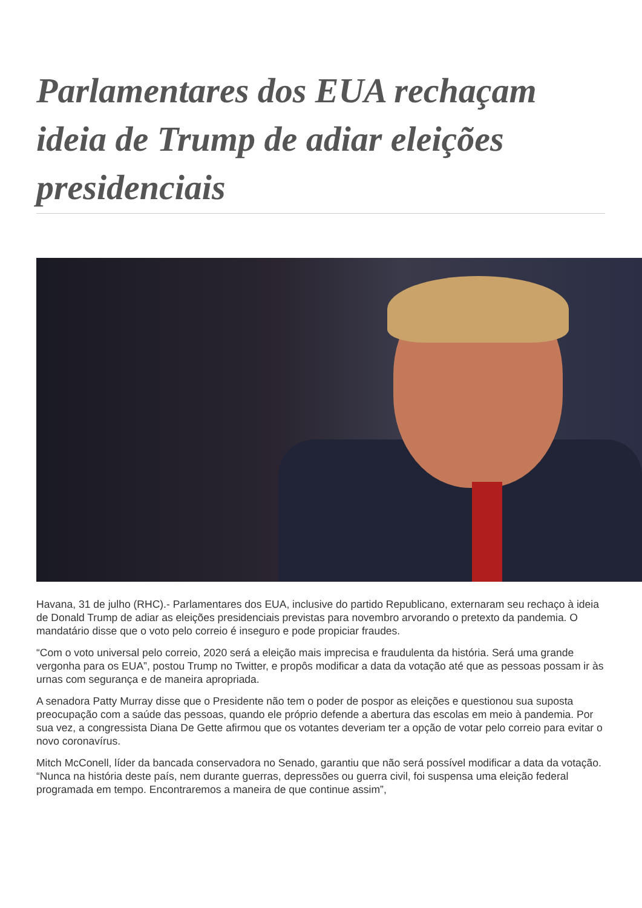Parlamentares dos EUA rechaçam ideia de Trump de adiar eleições presidenciais
Havana, 31 de julho (RHC).- Parlamentares dos EUA, inclusive do partido Republicano, externaram seu rechaço à ideia de Donald Trump de adiar as eleições presidenciais previstas para novembro arvorando o pretexto da pandemia. O mandatário disse que o voto pelo correio é inseguro e pode propiciar fraudes.
“Com o voto universal pelo correio, 2020 será a eleição mais imprecisa e fraudulenta da história. Será uma grande vergonha para os EUA”, postou Trump no Twitter, e propôs modificar a data da votação até que as pessoas possam ir às urnas com segurança e de maneira apropriada.
A senadora Patty Murray disse que o Presidente não tem o poder de pospor as eleições e questionou sua suposta preocupação com a saúde das pessoas, quando ele próprio defende a abertura das escolas em meio à pandemia. Por sua vez, a congressista Diana De Gette afirmou que os votantes deveriam ter a opção de votar pelo correio para evitar o novo coronavírus.
Mitch McConell, líder da bancada conservadora no Senado, garantiu que não será possível modificar a data da votação. “Nunca na história deste país, nem durante guerras, depressões ou guerra civil, foi suspensa uma eleição federal programada em tempo. Encontraremos a maneira de que continue assim”,